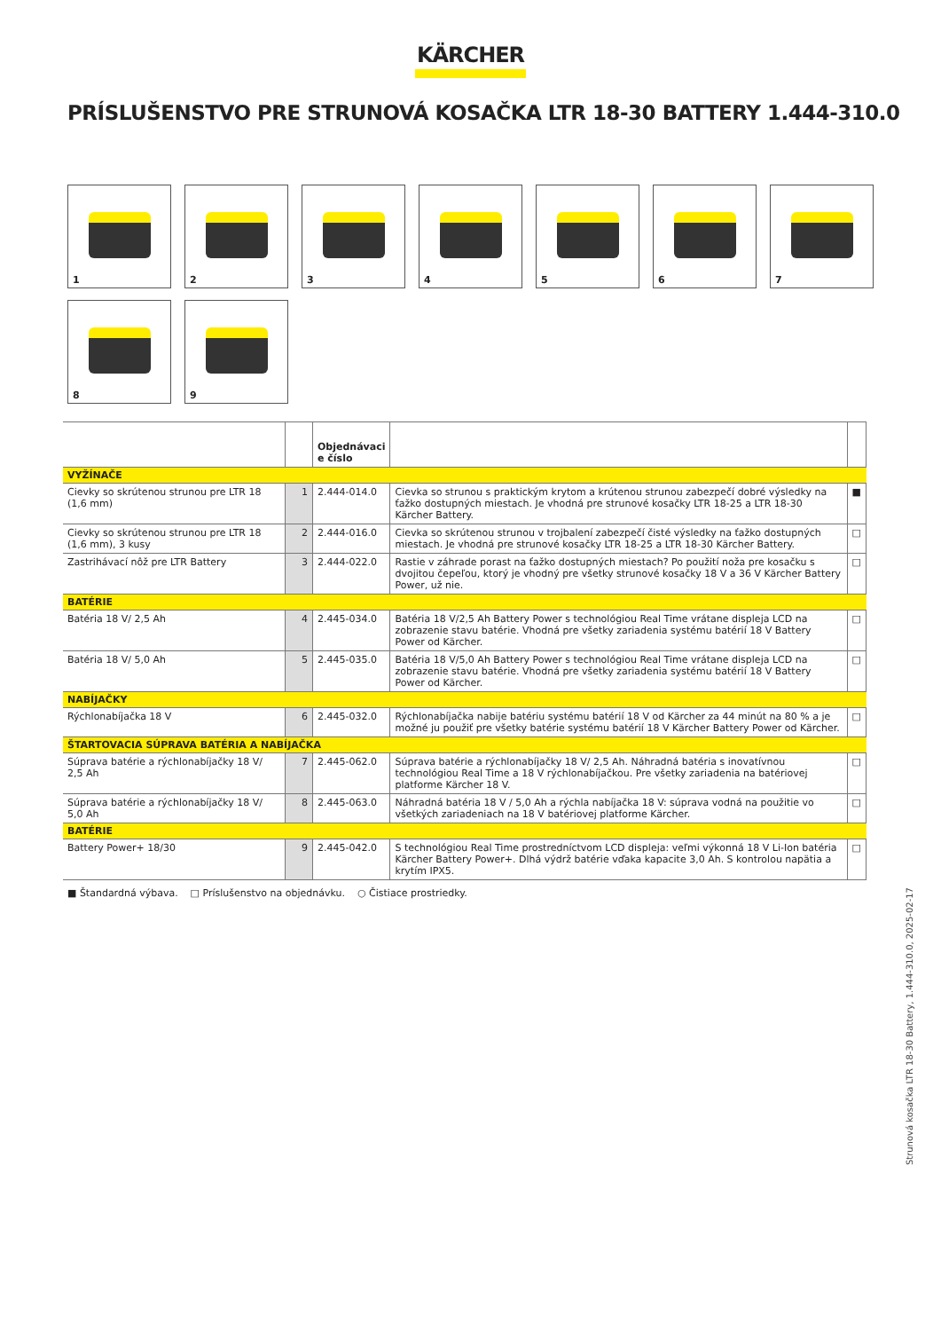KÄRCHER
PRÍSLUŠENSTVO PRE STRUNOVÁ KOSAČKA LTR 18-30 BATTERY 1.444-310.0
1
2
3
4
5
6
7
8
9
| | | Objednávaci e číslo | | |
| --- | --- | --- | --- | --- |
| VYŽÍNAČE | | | | |
| Cievky so skrútenou strunou pre LTR 18 (1,6 mm) | 1 | 2.444-014.0 | Cievka so strunou s praktickým krytom a krútenou strunou zabezpečí dobré výsledky na ťažko dostupných miestach. Je vhodná pre strunové kosačky LTR 18-25 a LTR 18-30 Kärcher Battery. | ■ |
| Cievky so skrútenou strunou pre LTR 18 (1,6 mm), 3 kusy | 2 | 2.444-016.0 | Cievka so skrútenou strunou v trojbalení zabezpečí čisté výsledky na ťažko dostupných miestach. Je vhodná pre strunové kosačky LTR 18-25 a LTR 18-30 Kärcher Battery. | □ |
| Zastrihávací nôž pre LTR Battery | 3 | 2.444-022.0 | Rastie v záhrade porast na ťažko dostupných miestach? Po použití noža pre kosačku s dvojitou čepeľou, ktorý je vhodný pre všetky strunové kosačky 18 V a 36 V Kärcher Battery Power, už nie. | □ |
| BATÉRIE | | | | |
| Batéria 18 V/ 2,5 Ah | 4 | 2.445-034.0 | Batéria 18 V/2,5 Ah Battery Power s technológiou Real Time vrátane displeja LCD na zobrazenie stavu batérie. Vhodná pre všetky zariadenia systému batérií 18 V Battery Power od Kärcher. | □ |
| Batéria 18 V/ 5,0 Ah | 5 | 2.445-035.0 | Batéria 18 V/5,0 Ah Battery Power s technológiou Real Time vrátane displeja LCD na zobrazenie stavu batérie. Vhodná pre všetky zariadenia systému batérií 18 V Battery Power od Kärcher. | □ |
| NABÍJAČKY | | | | |
| Rýchlonabíjačka 18 V | 6 | 2.445-032.0 | Rýchlonabíjačka nabije batériu systému batérií 18 V od Kärcher za 44 minút na 80 % a je možné ju použiť pre všetky batérie systému batérií 18 V Kärcher Battery Power od Kärcher. | □ |
| ŠTARTOVACIA SÚPRAVA BATÉRIA A NABÍJAČKA | | | | |
| Súprava batérie a rýchlonabíjačky 18 V/ 2,5 Ah | 7 | 2.445-062.0 | Súprava batérie a rýchlonabíjačky 18 V/ 2,5 Ah. Náhradná batéria s inovatívnou technológiou Real Time a 18 V rýchlonabíjačkou. Pre všetky zariadenia na batériovej platforme Kärcher 18 V. | □ |
| Súprava batérie a rýchlonabíjačky 18 V/ 5,0 Ah | 8 | 2.445-063.0 | Náhradná batéria 18 V / 5,0 Ah a rýchla nabíjačka 18 V: súprava vodná na použitie vo všetkých zariadeniach na 18 V batériovej platforme Kärcher. | □ |
| BATÉRIE | | | | |
| Battery Power+ 18/30 | 9 | 2.445-042.0 | S technológiou Real Time prostredníctvom LCD displeja: veľmi výkonná 18 V Li-Ion batéria Kärcher Battery Power+. Dlhá výdrž batérie vďaka kapacite 3,0 Ah. S kontrolou napätia a krytím IPX5. | □ |
■ Štandardná výbava. □ Príslušenstvo na objednávku. ○ Čistiace prostriedky.
Strunová kosačka LTR 18-30 Battery, 1.444-310.0, 2025-02-17